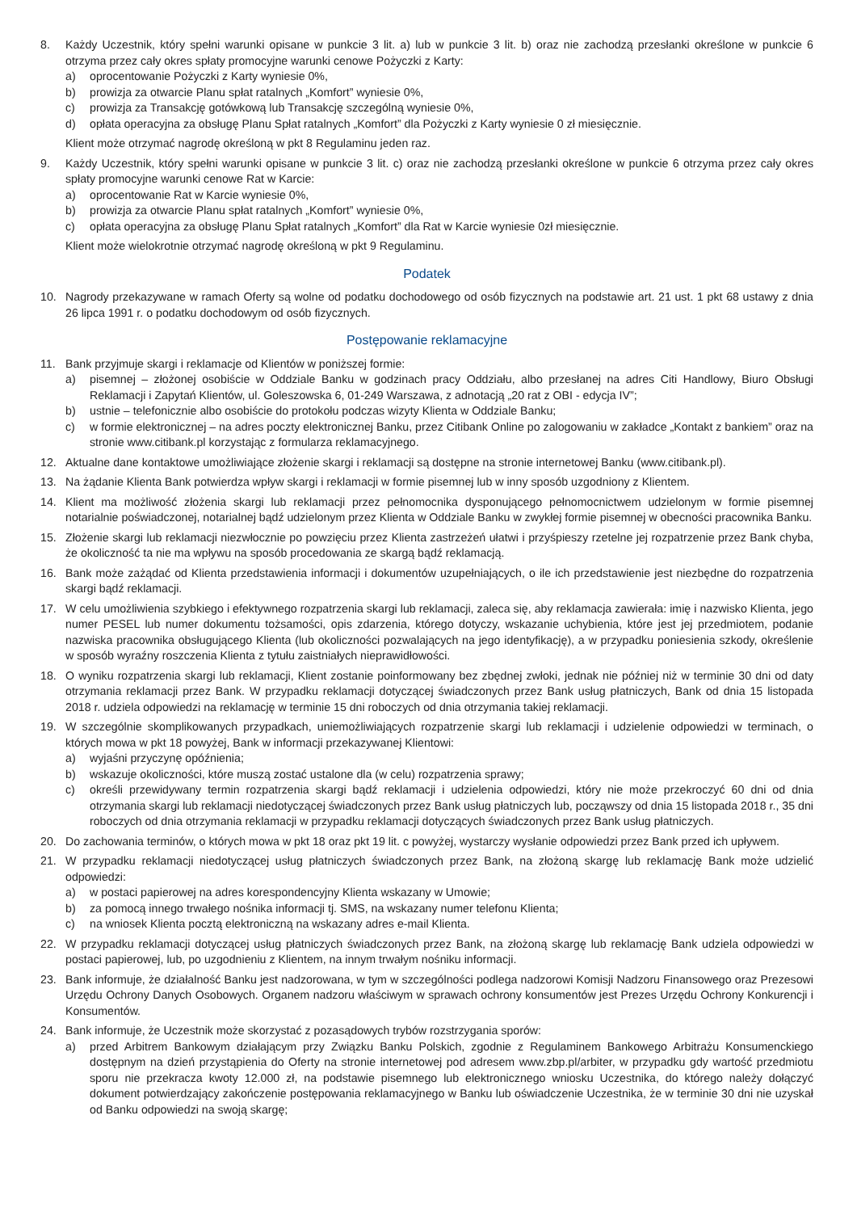8. Każdy Uczestnik, który spełni warunki opisane w punkcie 3 lit. a) lub w punkcie 3 lit. b) oraz nie zachodzą przesłanki określone w punkcie 6 otrzyma przez cały okres spłaty promocyjne warunki cenowe Pożyczki z Karty:
a) oprocentowanie Pożyczki z Karty wyniesie 0%,
b) prowizja za otwarcie Planu spłat ratalnych „Komfort” wyniesie 0%,
c) prowizja za Transakcję gotówkową lub Transakcję szczególną wyniesie 0%,
d) opłata operacyjna za obsługę Planu Spłat ratalnych „Komfort” dla Pożyczki z Karty wyniesie 0 zł miesięcznie.
Klient może otrzymać nagrodę określoną w pkt 8 Regulaminu jeden raz.
9. Każdy Uczestnik, który spełni warunki opisane w punkcie 3 lit. c) oraz nie zachodzą przesłanki określone w punkcie 6 otrzyma przez cały okres spłaty promocyjne warunki cenowe Rat w Karcie:
a) oprocentowanie Rat w Karcie wyniesie 0%,
b) prowizja za otwarcie Planu spłat ratalnych „Komfort” wyniesie 0%,
c) opłata operacyjna za obsługę Planu Spłat ratalnych „Komfort” dla Rat w Karcie wyniesie 0zł miesięcznie.
Klient może wielokrotnie otrzymać nagrodę określoną w pkt 9 Regulaminu.
Podatek
10. Nagrody przekazywane w ramach Oferty są wolne od podatku dochodowego od osób fizycznych na podstawie art. 21 ust. 1 pkt 68 ustawy z dnia 26 lipca 1991 r. o podatku dochodowym od osób fizycznych.
Postępowanie reklamacyjne
11. Bank przyjmuje skargi i reklamacje od Klientów w poniższej formie:
a) pisemnej – złożonej osobiście w Oddziale Banku w godzinach pracy Oddziału, albo przesłanej na adres Citi Handlowy, Biuro Obsługi Reklamacji i Zapytań Klientów, ul. Goleszowska 6, 01-249 Warszawa, z adnotacją „20 rat z OBI - edycja IV”;
b) ustnie – telefonicznie albo osobiście do protokołu podczas wizyty Klienta w Oddziale Banku;
c) w formie elektronicznej – na adres poczty elektronicznej Banku, przez Citibank Online po zalogowaniu w zakładce „Kontakt z bankiem” oraz na stronie www.citibank.pl korzystając z formularza reklamacyjnego.
12. Aktualne dane kontaktowe umożliwiające złożenie skargi i reklamacji są dostępne na stronie internetowej Banku (www.citibank.pl).
13. Na żądanie Klienta Bank potwierdza wpływ skargi i reklamacji w formie pisemnej lub w inny sposób uzgodniony z Klientem.
14. Klient ma możliwość złożenia skargi lub reklamacji przez pełnomocnika dysponującego pełnomocnictwem udzielonym w formie pisemnej notarialnie poświadczonej, notarialnej bądź udzielonym przez Klienta w Oddziale Banku w zwykłej formie pisemnej w obecności pracownika Banku.
15. Złożenie skargi lub reklamacji niezwłocznie po powzięciu przez Klienta zastrzeżeń ułatwi i przyśpieszy rzetelne jej rozpatrzenie przez Bank chyba, że okoliczność ta nie ma wpływu na sposób procedowania ze skargą bądź reklamacją.
16. Bank może zażądać od Klienta przedstawienia informacji i dokumentów uzupełniających, o ile ich przedstawienie jest niezbędne do rozpatrzenia skargi bądź reklamacji.
17. W celu umożliwienia szybkiego i efektywnego rozpatrzenia skargi lub reklamacji, zaleca się, aby reklamacja zawierała: imię i nazwisko Klienta, jego numer PESEL lub numer dokumentu tożsamości, opis zdarzenia, którego dotyczy, wskazanie uchybienia, które jest jej przedmiotem, podanie nazwiska pracownika obsługującego Klienta (lub okoliczności pozwalających na jego identyfikację), a w przypadku poniesienia szkody, określenie w sposób wyraźny roszczenia Klienta z tytułu zaistniałych nieprawidłowości.
18. O wyniku rozpatrzenia skargi lub reklamacji, Klient zostanie poinformowany bez zbędnej zwłoki, jednak nie później niż w terminie 30 dni od daty otrzymania reklamacji przez Bank. W przypadku reklamacji dotyczącej świadczonych przez Bank usług płatniczych, Bank od dnia 15 listopada 2018 r. udziela odpowiedzi na reklamację w terminie 15 dni roboczych od dnia otrzymania takiej reklamacji.
19. W szczególnie skomplikowanych przypadkach, uniemożliwiających rozpatrzenie skargi lub reklamacji i udzielenie odpowiedzi w terminach, o których mowa w pkt 18 powyżej, Bank w informacji przekazywanej Klientowi:
a) wyjaśni przyczynę opóźnienia;
b) wskazuje okoliczności, które muszą zostać ustalone dla (w celu) rozpatrzenia sprawy;
c) określi przewidywany termin rozpatrzenia skargi bądź reklamacji i udzielenia odpowiedzi, który nie może przekroczyć 60 dni od dnia otrzymania skargi lub reklamacji niedotyczącej świadczonych przez Bank usług płatniczych lub, począwszy od dnia 15 listopada 2018 r., 35 dni roboczych od dnia otrzymania reklamacji w przypadku reklamacji dotyczących świadczonych przez Bank usług płatniczych.
20. Do zachowania terminów, o których mowa w pkt 18 oraz pkt 19 lit. c powyżej, wystarczy wysłanie odpowiedzi przez Bank przed ich upływem.
21. W przypadku reklamacji niedotyczącej usług płatniczych świadczonych przez Bank, na złożoną skargę lub reklamację Bank może udzielić odpowiedzi:
a) w postaci papierowej na adres korespondencyjny Klienta wskazany w Umowie;
b) za pomocą innego trwałego nośnika informacji tj. SMS, na wskazany numer telefonu Klienta;
c) na wniosek Klienta pocztą elektroniczną na wskazany adres e-mail Klienta.
22. W przypadku reklamacji dotyczącej usług płatniczych świadczonych przez Bank, na złożoną skargę lub reklamację Bank udziela odpowiedzi w postaci papierowej, lub, po uzgodnieniu z Klientem, na innym trwałym nośniku informacji.
23. Bank informuje, że działalność Banku jest nadzorowana, w tym w szczególności podlega nadzorowi Komisji Nadzoru Finansowego oraz Prezesowi Urzędu Ochrony Danych Osobowych. Organem nadzoru właściwym w sprawach ochrony konsumentów jest Prezes Urzędu Ochrony Konkurencji i Konsumentów.
24. Bank informuje, że Uczestnik może skorzystać z pozasądowych trybów rozstrzygania sporów:
a) przed Arbitrem Bankowym działającym przy Związku Banku Polskich, zgodnie z Regulaminem Bankowego Arbitrażu Konsumenckiego dostępnym na dzień przystąpienia do Oferty na stronie internetowej pod adresem www.zbp.pl/arbiter, w przypadku gdy wartość przedmiotu sporu nie przekracza kwoty 12.000 zł, na podstawie pisemnego lub elektronicznego wniosku Uczestnika, do którego należy dołączyć dokument potwierdzający zakończenie postępowania reklamacyjnego w Banku lub oświadczenie Uczestnika, że w terminie 30 dni nie uzyskał od Banku odpowiedzi na swoją skargę;